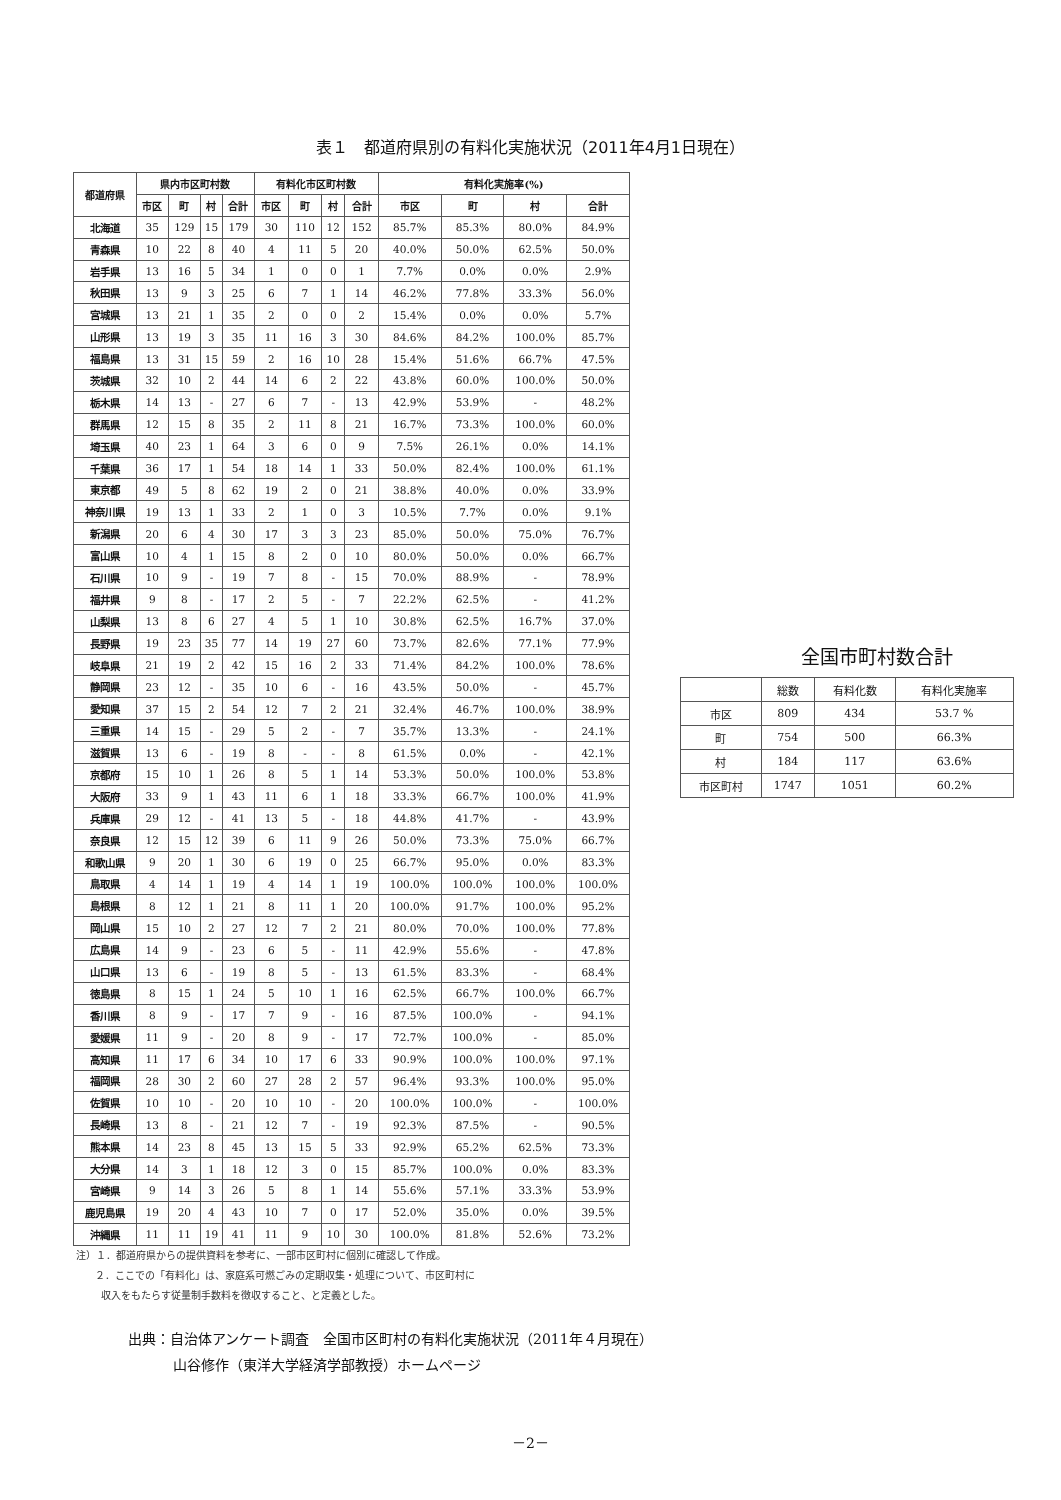表１　都道府県別の有料化実施状況（2011年4月1日現在）
| 都道府県 | 県内市区町村数 | | | | 有料化市区町村数 | | | | 有料化実施率(%) | | | |
| --- | --- | --- | --- | --- | --- | --- | --- | --- | --- | --- | --- | --- |
| | 市区 | 町 | 村 | 合計 | 市区 | 町 | 村 | 合計 | 市区 | 町 | 村 | 合計 |
| 北海道 | 35 | 129 | 15 | 179 | 30 | 110 | 12 | 152 | 85.7% | 85.3% | 80.0% | 84.9% |
| 青森県 | 10 | 22 | 8 | 40 | 4 | 11 | 5 | 20 | 40.0% | 50.0% | 62.5% | 50.0% |
| 岩手県 | 13 | 16 | 5 | 34 | 1 | 0 | 0 | 1 | 7.7% | 0.0% | 0.0% | 2.9% |
| 秋田県 | 13 | 9 | 3 | 25 | 6 | 7 | 1 | 14 | 46.2% | 77.8% | 33.3% | 56.0% |
| 宮城県 | 13 | 21 | 1 | 35 | 2 | 0 | 0 | 2 | 15.4% | 0.0% | 0.0% | 5.7% |
| 山形県 | 13 | 19 | 3 | 35 | 11 | 16 | 3 | 30 | 84.6% | 84.2% | 100.0% | 85.7% |
| 福島県 | 13 | 31 | 15 | 59 | 2 | 16 | 10 | 28 | 15.4% | 51.6% | 66.7% | 47.5% |
| 茨城県 | 32 | 10 | 2 | 44 | 14 | 6 | 2 | 22 | 43.8% | 60.0% | 100.0% | 50.0% |
| 栃木県 | 14 | 13 | - | 27 | 6 | 7 | - | 13 | 42.9% | 53.9% | - | 48.2% |
| 群馬県 | 12 | 15 | 8 | 35 | 2 | 11 | 8 | 21 | 16.7% | 73.3% | 100.0% | 60.0% |
| 埼玉県 | 40 | 23 | 1 | 64 | 3 | 6 | 0 | 9 | 7.5% | 26.1% | 0.0% | 14.1% |
| 千葉県 | 36 | 17 | 1 | 54 | 18 | 14 | 1 | 33 | 50.0% | 82.4% | 100.0% | 61.1% |
| 東京都 | 49 | 5 | 8 | 62 | 19 | 2 | 0 | 21 | 38.8% | 40.0% | 0.0% | 33.9% |
| 神奈川県 | 19 | 13 | 1 | 33 | 2 | 1 | 0 | 3 | 10.5% | 7.7% | 0.0% | 9.1% |
| 新潟県 | 20 | 6 | 4 | 30 | 17 | 3 | 3 | 23 | 85.0% | 50.0% | 75.0% | 76.7% |
| 富山県 | 10 | 4 | 1 | 15 | 8 | 2 | 0 | 10 | 80.0% | 50.0% | 0.0% | 66.7% |
| 石川県 | 10 | 9 | - | 19 | 7 | 8 | - | 15 | 70.0% | 88.9% | - | 78.9% |
| 福井県 | 9 | 8 | - | 17 | 2 | 5 | - | 7 | 22.2% | 62.5% | - | 41.2% |
| 山梨県 | 13 | 8 | 6 | 27 | 4 | 5 | 1 | 10 | 30.8% | 62.5% | 16.7% | 37.0% |
| 長野県 | 19 | 23 | 35 | 77 | 14 | 19 | 27 | 60 | 73.7% | 82.6% | 77.1% | 77.9% |
| 岐阜県 | 21 | 19 | 2 | 42 | 15 | 16 | 2 | 33 | 71.4% | 84.2% | 100.0% | 78.6% |
| 静岡県 | 23 | 12 | - | 35 | 10 | 6 | - | 16 | 43.5% | 50.0% | - | 45.7% |
| 愛知県 | 37 | 15 | 2 | 54 | 12 | 7 | 2 | 21 | 32.4% | 46.7% | 100.0% | 38.9% |
| 三重県 | 14 | 15 | - | 29 | 5 | 2 | - | 7 | 35.7% | 13.3% | - | 24.1% |
| 滋賀県 | 13 | 6 | - | 19 | 8 | - | - | 8 | 61.5% | 0.0% | - | 42.1% |
| 京都府 | 15 | 10 | 1 | 26 | 8 | 5 | 1 | 14 | 53.3% | 50.0% | 100.0% | 53.8% |
| 大阪府 | 33 | 9 | 1 | 43 | 11 | 6 | 1 | 18 | 33.3% | 66.7% | 100.0% | 41.9% |
| 兵庫県 | 29 | 12 | - | 41 | 13 | 5 | - | 18 | 44.8% | 41.7% | - | 43.9% |
| 奈良県 | 12 | 15 | 12 | 39 | 6 | 11 | 9 | 26 | 50.0% | 73.3% | 75.0% | 66.7% |
| 和歌山県 | 9 | 20 | 1 | 30 | 6 | 19 | 0 | 25 | 66.7% | 95.0% | 0.0% | 83.3% |
| 鳥取県 | 4 | 14 | 1 | 19 | 4 | 14 | 1 | 19 | 100.0% | 100.0% | 100.0% | 100.0% |
| 島根県 | 8 | 12 | 1 | 21 | 8 | 11 | 1 | 20 | 100.0% | 91.7% | 100.0% | 95.2% |
| 岡山県 | 15 | 10 | 2 | 27 | 12 | 7 | 2 | 21 | 80.0% | 70.0% | 100.0% | 77.8% |
| 広島県 | 14 | 9 | - | 23 | 6 | 5 | - | 11 | 42.9% | 55.6% | - | 47.8% |
| 山口県 | 13 | 6 | - | 19 | 8 | 5 | - | 13 | 61.5% | 83.3% | - | 68.4% |
| 徳島県 | 8 | 15 | 1 | 24 | 5 | 10 | 1 | 16 | 62.5% | 66.7% | 100.0% | 66.7% |
| 香川県 | 8 | 9 | - | 17 | 7 | 9 | - | 16 | 87.5% | 100.0% | - | 94.1% |
| 愛媛県 | 11 | 9 | - | 20 | 8 | 9 | - | 17 | 72.7% | 100.0% | - | 85.0% |
| 高知県 | 11 | 17 | 6 | 34 | 10 | 17 | 6 | 33 | 90.9% | 100.0% | 100.0% | 97.1% |
| 福岡県 | 28 | 30 | 2 | 60 | 27 | 28 | 2 | 57 | 96.4% | 93.3% | 100.0% | 95.0% |
| 佐賀県 | 10 | 10 | - | 20 | 10 | 10 | - | 20 | 100.0% | 100.0% | - | 100.0% |
| 長崎県 | 13 | 8 | - | 21 | 12 | 7 | - | 19 | 92.3% | 87.5% | - | 90.5% |
| 熊本県 | 14 | 23 | 8 | 45 | 13 | 15 | 5 | 33 | 92.9% | 65.2% | 62.5% | 73.3% |
| 大分県 | 14 | 3 | 1 | 18 | 12 | 3 | 0 | 15 | 85.7% | 100.0% | 0.0% | 83.3% |
| 宮崎県 | 9 | 14 | 3 | 26 | 5 | 8 | 1 | 14 | 55.6% | 57.1% | 33.3% | 53.9% |
| 鹿児島県 | 19 | 20 | 4 | 43 | 10 | 7 | 0 | 17 | 52.0% | 35.0% | 0.0% | 39.5% |
| 沖縄県 | 11 | 11 | 19 | 41 | 11 | 9 | 10 | 30 | 100.0% | 81.8% | 52.6% | 73.2% |
全国市町村数合計
| | 総数 | 有料化数 | 有料化実施率 |
| 市区 | 809 | 434 | 53.7 % |
| 町 | 754 | 500 | 66.3% |
| 村 | 184 | 117 | 63.6% |
| 市区町村 | 1747 | 1051 | 60.2% |
注）１．都道府県からの提供資料を参考に、一部市区町村に個別に確認して作成。
２．ここでの「有料化」は、家庭系可燃ごみの定期収集・処理について、市区町村に
収入をもたらす従量制手数料を徴収すること、と定義とした。
出典：自治体アンケート調査　全国市区町村の有料化実施状況（2011年４月現在）
山谷修作（東洋大学経済学部教授）ホームページ
－2－